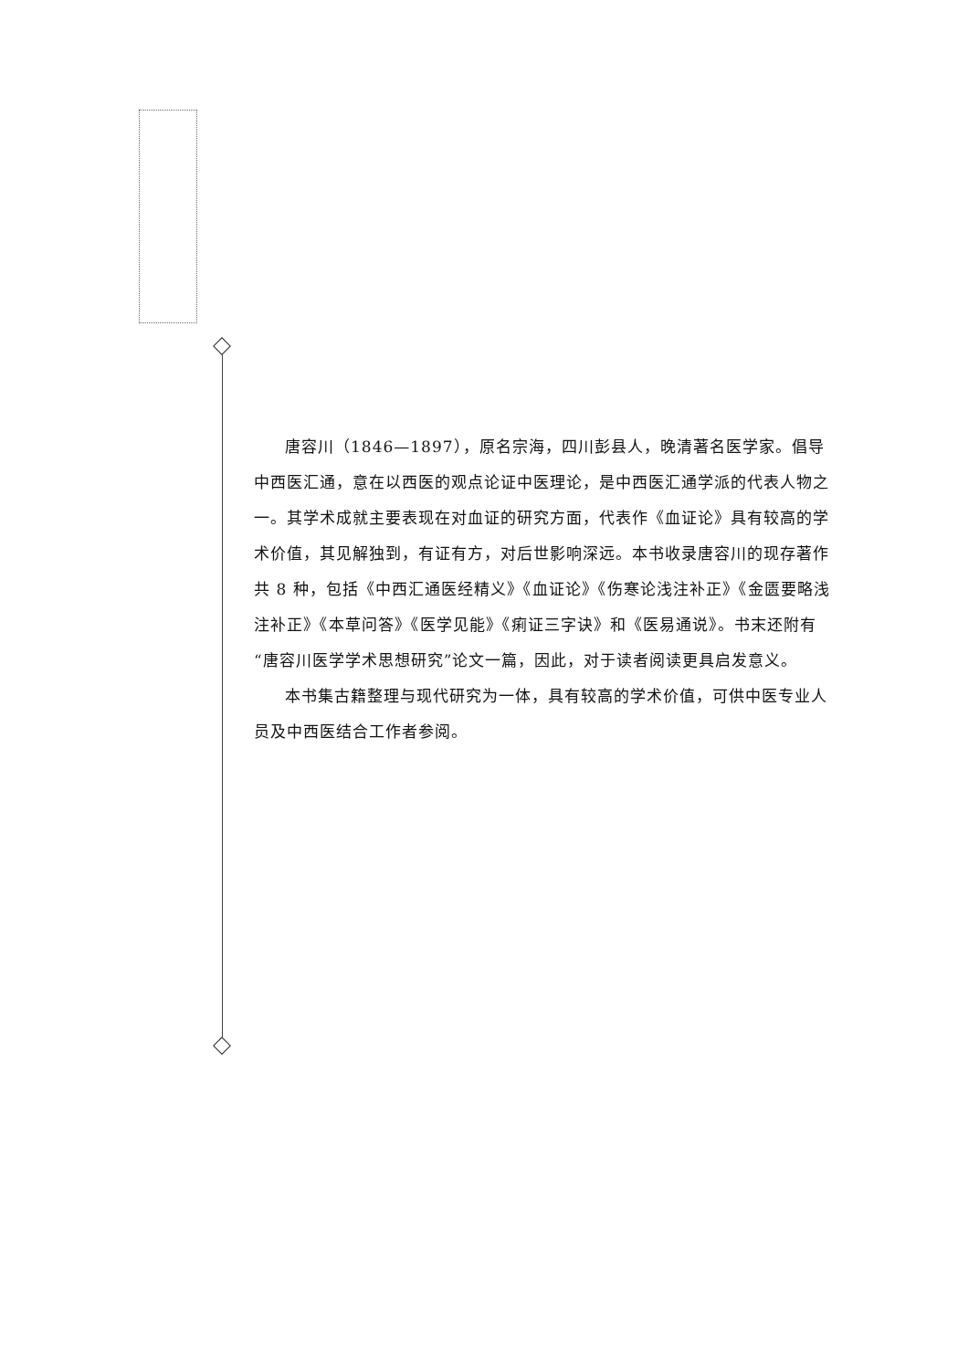唐容川（1846—1897），原名宗海，四川彭县人，晚清著名医学家。倡导中西医汇通，意在以西医的观点论证中医理论，是中西医汇通学派的代表人物之一。其学术成就主要表现在对血证的研究方面，代表作《血证论》具有较高的学术价值，其见解独到，有证有方，对后世影响深远。本书收录唐容川的现存著作共 8 种，包括《中西汇通医经精义》《血证论》《伤寒论浅注补正》《金匮要略浅注补正》《本草问答》《医学见能》《痢证三字诀》和《医易通说》。书末还附有“唐容川医学学术思想研究”论文一篇，因此，对于读者阅读更具启发意义。
本书集古籍整理与现代研究为一体，具有较高的学术价值，可供中医专业人员及中西医结合工作者参阅。